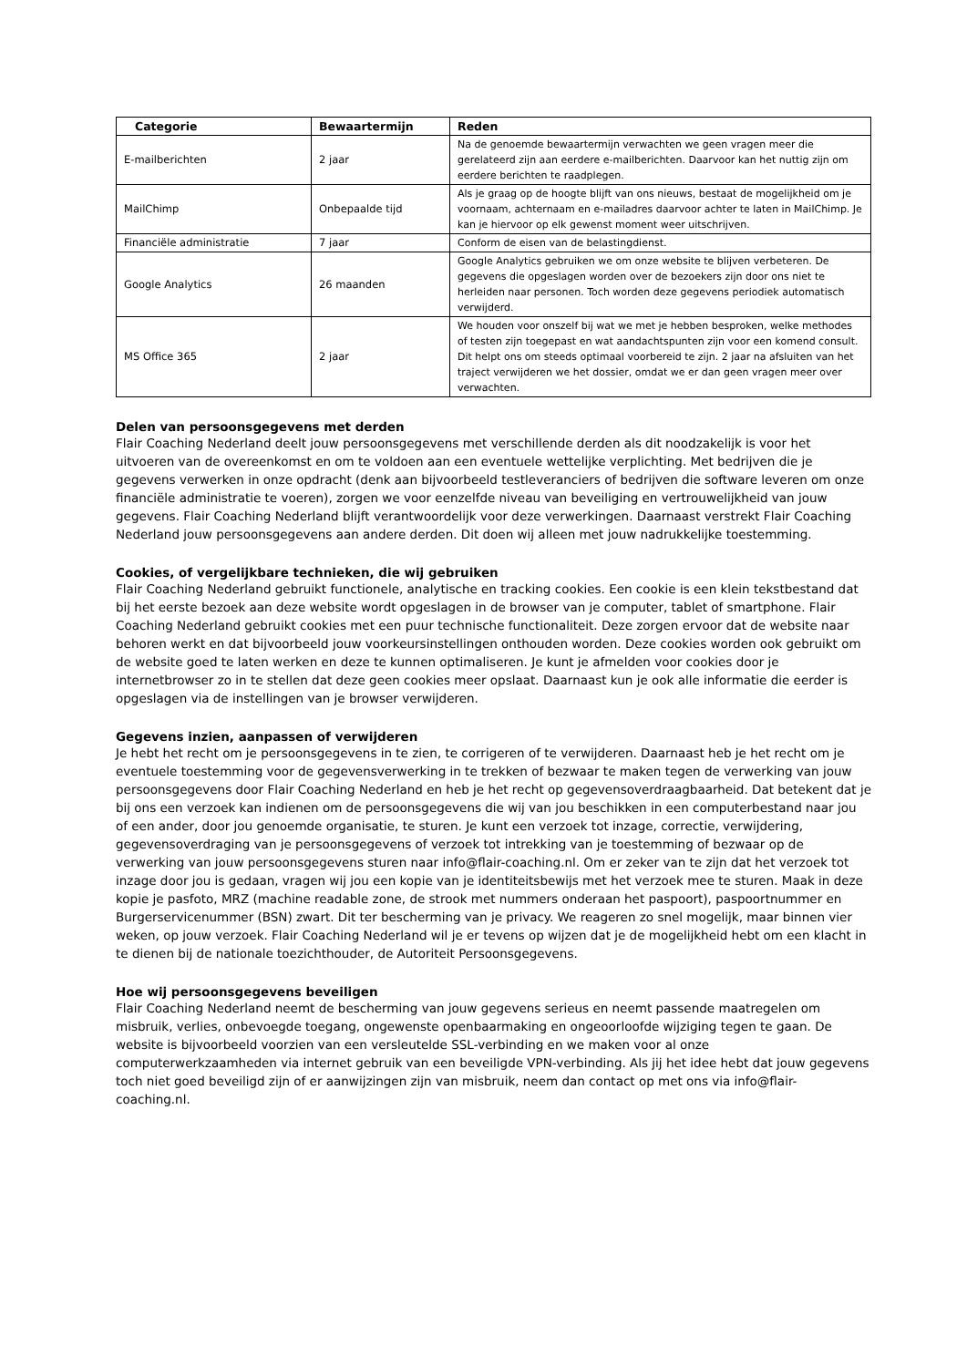| Categorie | Bewaartermijn | Reden |
| --- | --- | --- |
| E-mailberichten | 2 jaar | Na de genoemde bewaartermijn verwachten we geen vragen meer die gerelateerd zijn aan eerdere e-mailberichten. Daarvoor kan het nuttig zijn om eerdere berichten te raadplegen. |
| MailChimp | Onbepaalde tijd | Als je graag op de hoogte blijft van ons nieuws, bestaat de mogelijkheid om je voornaam, achternaam en e-mailadres daarvoor achter te laten in MailChimp. Je kan je hiervoor op elk gewenst moment weer uitschrijven. |
| Financiële administratie | 7 jaar | Conform de eisen van de belastingdienst. |
| Google Analytics | 26 maanden | Google Analytics gebruiken we om onze website te blijven verbeteren. De gegevens die opgeslagen worden over de bezoekers zijn door ons niet te herleiden naar personen. Toch worden deze gegevens periodiek automatisch verwijderd. |
| MS Office 365 | 2 jaar | We houden voor onszelf bij wat we met je hebben besproken, welke methodes of testen zijn toegepast en wat aandachtspunten zijn voor een komend consult. Dit helpt ons om steeds optimaal voorbereid te zijn. 2 jaar na afsluiten van het traject verwijderen we het dossier, omdat we er dan geen vragen meer over verwachten. |
Delen van persoonsgegevens met derden
Flair Coaching Nederland deelt jouw persoonsgegevens met verschillende derden als dit noodzakelijk is voor het uitvoeren van de overeenkomst en om te voldoen aan een eventuele wettelijke verplichting. Met bedrijven die je gegevens verwerken in onze opdracht (denk aan bijvoorbeeld testleveranciers of bedrijven die software leveren om onze financiële administratie te voeren), zorgen we voor eenzelfde niveau van beveiliging en vertrouwelijkheid van jouw gegevens. Flair Coaching Nederland blijft verantwoordelijk voor deze verwerkingen. Daarnaast verstrekt Flair Coaching Nederland jouw persoonsgegevens aan andere derden. Dit doen wij alleen met jouw nadrukkelijke toestemming.
Cookies, of vergelijkbare technieken, die wij gebruiken
Flair Coaching Nederland gebruikt functionele, analytische en tracking cookies. Een cookie is een klein tekstbestand dat bij het eerste bezoek aan deze website wordt opgeslagen in de browser van je computer, tablet of smartphone. Flair Coaching Nederland gebruikt cookies met een puur technische functionaliteit. Deze zorgen ervoor dat de website naar behoren werkt en dat bijvoorbeeld jouw voorkeursinstellingen onthouden worden. Deze cookies worden ook gebruikt om de website goed te laten werken en deze te kunnen optimaliseren. Je kunt je afmelden voor cookies door je internetbrowser zo in te stellen dat deze geen cookies meer opslaat. Daarnaast kun je ook alle informatie die eerder is opgeslagen via de instellingen van je browser verwijderen.
Gegevens inzien, aanpassen of verwijderen
Je hebt het recht om je persoonsgegevens in te zien, te corrigeren of te verwijderen. Daarnaast heb je het recht om je eventuele toestemming voor de gegevensverwerking in te trekken of bezwaar te maken tegen de verwerking van jouw persoonsgegevens door Flair Coaching Nederland en heb je het recht op gegevensoverdraagbaarheid. Dat betekent dat je bij ons een verzoek kan indienen om de persoonsgegevens die wij van jou beschikken in een computerbestand naar jou of een ander, door jou genoemde organisatie, te sturen. Je kunt een verzoek tot inzage, correctie, verwijdering, gegevensoverdraging van je persoonsgegevens of verzoek tot intrekking van je toestemming of bezwaar op de verwerking van jouw persoonsgegevens sturen naar info@flair-coaching.nl. Om er zeker van te zijn dat het verzoek tot inzage door jou is gedaan, vragen wij jou een kopie van je identiteitsbewijs met het verzoek mee te sturen. Maak in deze kopie je pasfoto, MRZ (machine readable zone, de strook met nummers onderaan het paspoort), paspoortnummer en Burgerservicenummer (BSN) zwart. Dit ter bescherming van je privacy. We reageren zo snel mogelijk, maar binnen vier weken, op jouw verzoek. Flair Coaching Nederland wil je er tevens op wijzen dat je de mogelijkheid hebt om een klacht in te dienen bij de nationale toezichthouder, de Autoriteit Persoonsgegevens.
Hoe wij persoonsgegevens beveiligen
Flair Coaching Nederland neemt de bescherming van jouw gegevens serieus en neemt passende maatregelen om misbruik, verlies, onbevoegde toegang, ongewenste openbaarmaking en ongeoorloofde wijziging tegen te gaan. De website is bijvoorbeeld voorzien van een versleutelde SSL-verbinding en we maken voor al onze computerwerkzaamheden via internet gebruik van een beveiligde VPN-verbinding. Als jij het idee hebt dat jouw gegevens toch niet goed beveiligd zijn of er aanwijzingen zijn van misbruik, neem dan contact op met ons via info@flair-coaching.nl.